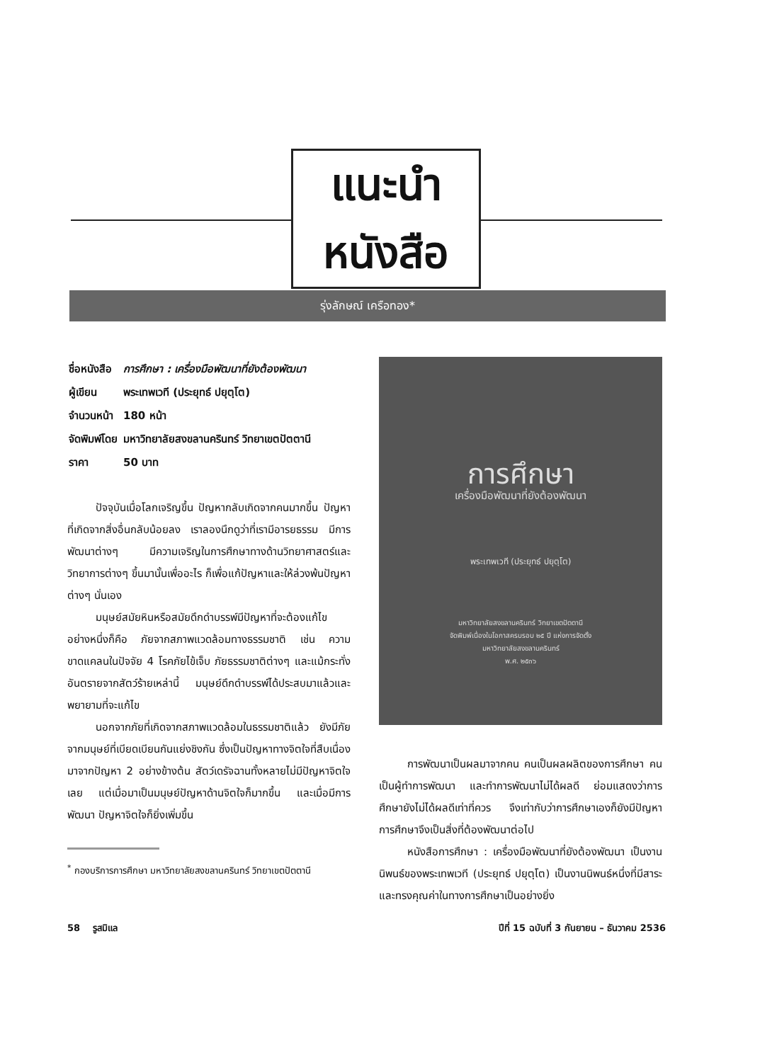แนะนำ
หนังสือ
รุ่งลักษณ์ เครือทอง*
| ชื่อหนังสือ | การศึกษา : เครื่องมือพัฒนาที่ยังต้องพัฒนา |
| ผู้เขียน | พระเทพเวที (ประยุทธ์ ปยุตฺโต) |
| จำนวนหน้า | 180 หน้า |
| จัดพิมพ์โดย | มหาวิทยาลัยสงขลานครินทร์ วิทยาเขตปัตตานี |
| ราคา | 50 บาท |
ปัจจุบันเมื่อโลกเจริญขึ้น ปัญหากลับเกิดจากคนมากขึ้น ปัญหาที่เกิดจากสิ่งอื่นกลับน้อยลง เราลองนึกดูว่าที่เรามีอารยธรรม มีการพัฒนาต่างๆ มีความเจริญในการศึกษาทางด้านวิทยาศาสตร์และวิทยาการต่างๆ ขึ้นมานั้นเพื่ออะไร ก็เพื่อแก้ปัญหาและให้ล่วงพ้นปัญหาต่างๆ นั่นเอง
มนุษย์สมัยหินหรือสมัยดึกดำบรรพ์มีปัญหาที่จะต้องแก้ไข อย่างหนึ่งก็คือ ภัยจากสภาพแวดล้อมทางธรรมชาติ เช่น ความขาดแคลนในปัจจัย 4 โรคภัยไข้เจ็บ ภัยธรรมชาติต่างๆ และแม้กระทั่งอันตรายจากสัตว์ร้ายเหล่านี้ มนุษย์ดึกดำบรรพ์ได้ประสบมาแล้วและพยายามที่จะแก้ไข
นอกจากภัยที่เกิดจากสภาพแวดล้อมในธรรมชาติแล้ว ยังมีภัยจากมนุษย์ที่เบียดเบียนกันแย่งชิงกัน ซึ่งเป็นปัญหาทางจิตใจที่สืบเนื่องมาจากปัญหา 2 อย่างข้างต้น สัตว์เดรัจฉานทั้งหลายไม่มีปัญหาจิตใจเลย แต่เมื่อมาเป็นมนุษย์ปัญหาด้านจิตใจก็มากขึ้น และเมื่อมีการพัฒนา ปัญหาจิตใจก็ยิ่งเพิ่มขึ้น
<sup>*</sup> กองบริการการศึกษา มหาวิทยาลัยสงขลานครินทร์ วิทยาเขตปัตตานี
การศึกษา
เครื่องมือพัฒนาที่ยังต้องพัฒนา
พระเทพเวที (ประยุทธ์ ปยุตฺโต)
มหาวิทยาลัยสงขลานครินทร์ วิทยาเขตปัตตานี
จัดพิมพ์เนื่องในโอกาสครบรอบ ๒๕ ปี แห่งการจัดตั้ง
มหาวิทยาลัยสงขลานครินทร์
พ.ศ. ๒๕๓๖
การพัฒนาเป็นผลมาจากคน คนเป็นผลผลิตของการศึกษา คนเป็นผู้ทำการพัฒนา และทำการพัฒนาไม่ได้ผลดี ย่อมแสดงว่าการศึกษายังไม่ได้ผลดีเท่าที่ควร จึงเท่ากับว่าการศึกษาเองก็ยังมีปัญหา การศึกษาจึงเป็นสิ่งที่ต้องพัฒนาต่อไป
หนังสือการศึกษา : เครื่องมือพัฒนาที่ยังต้องพัฒนา เป็นงานนิพนธ์ของพระเทพเวที (ประยุทธ์ ปยุตฺโต) เป็นงานนิพนธ์หนึ่งที่มีสาระและทรงคุณค่าในทางการศึกษาเป็นอย่างยิ่ง
58 รูสมิแล ปีที่ 15 ฉบับที่ 3 กันยายน – ธันวาคม 2536